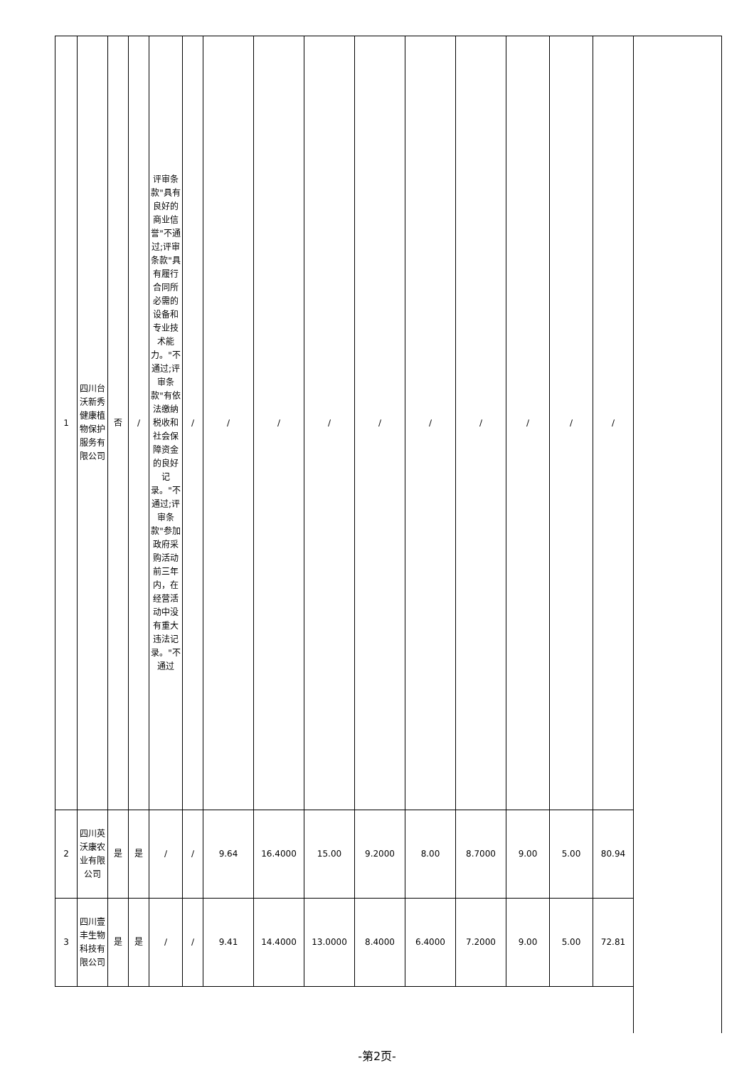| 1 | 四川台沃新秀健康植物保护服务有限公司 | 否 | / | 评审条款"具有良好的商业信誉"不通过;评审条款"具有履行合同所必需的设备和专业技术能力。"不通过;评审条款"有依法缴纳税收和社会保障资金的良好记录。"不通过;评审条款"参加政府采购活动前三年内，在经营活动中没有重大违法记录。"不通过 | / | / | / | / | / | / | / | / | / | / |
| 2 | 四川英沃康农业有限公司 | 是 | 是 | / | / | 9.64 | 16.4000 | 15.00 | 9.2000 | 8.00 | 8.7000 | 9.00 | 5.00 | 80.94 |
| 3 | 四川壹丰生物科技有限公司 | 是 | 是 | / | / | 9.41 | 14.4000 | 13.0000 | 8.4000 | 6.4000 | 7.2000 | 9.00 | 5.00 | 72.81 |
-第2页-